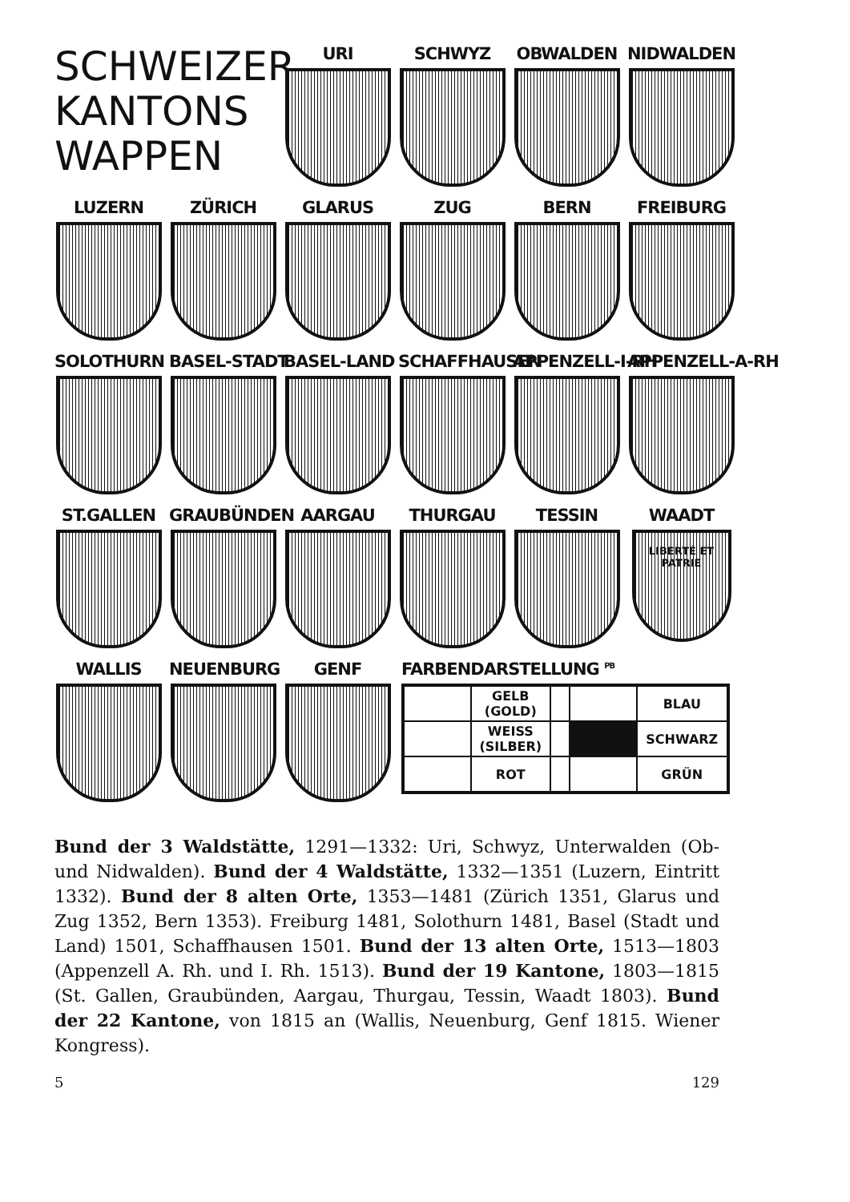SCHWEIZER KANTONS WAPPEN
URI SCHWYZ OBWALDEN NIDWALDEN
LUZERN ZÜRICH GLARUS ZUG BERN FREIBURG
SOLOTHURN BASEL-STADT BASEL-LAND SCHAFFHAUSEN APPENZELL-I-RH APPENZELL-A-RH
ST.GALLEN GRAUBÜNDEN AARGAU THURGAU TESSIN WAADT
LIBERTÉ ET PATRIE
WALLIS NEUENBURG GENF FARBENDARSTELLUNG <sup>PB</sup>
| | GELB (GOLD) | | | BLAU |
| | WEISS (SILBER) | | | SCHWARZ |
| | ROT | | | GRÜN |
Bund der 3 Waldstätte, 1291—1332: Uri, Schwyz, Unterwalden (Ob- und Nidwalden). Bund der 4 Waldstätte, 1332—1351 (Luzern, Eintritt 1332). Bund der 8 alten Orte, 1353—1481 (Zürich 1351, Glarus und Zug 1352, Bern 1353). Freiburg 1481, Solothurn 1481, Basel (Stadt und Land) 1501, Schaffhausen 1501. Bund der 13 alten Orte, 1513—1803 (Appenzell A. Rh. und I. Rh. 1513). Bund der 19 Kantone, 1803—1815 (St. Gallen, Graubünden, Aargau, Thurgau, Tessin, Waadt 1803). Bund der 22 Kantone, von 1815 an (Wallis, Neuenburg, Genf 1815. Wiener Kongress).
5 129